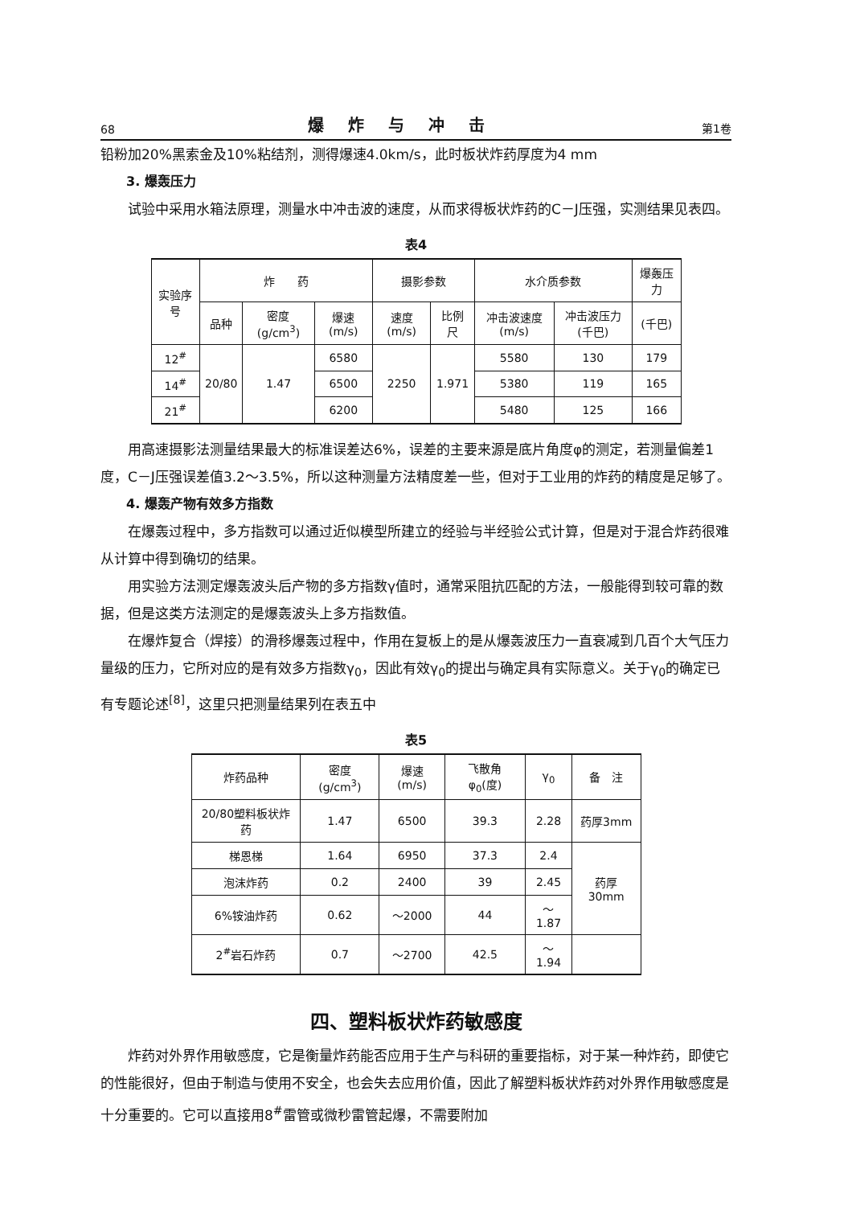68 爆炸与冲击 第1卷
铅粉加20%黑索金及10%粘结剂，测得爆速4.0km/s，此时板状炸药厚度为4 mm
3. 爆轰压力
试验中采用水箱法原理，测量水中冲击波的速度，从而求得板状炸药的C－J压强，实测结果见表四。
表4
| 实验序号 | 炸 药 | | | 摄影参数 | | 水介质参数 | | 爆轰压力 |
| --- | --- | --- | --- | --- | --- | --- | --- | --- |
| | 品种 | 密度 (g/cm<sup>3</sup>) | 爆速 (m/s) | 速度 (m/s) | 比例尺 | 冲击波速度(m/s) | 冲击波压力(千巴) | (千巴) |
| 12<sup>#</sup> | 20/80 | 1.47 | 6580 | 2250 | 1.971 | 5580 | 130 | 179 |
| 14<sup>#</sup> | | | 6500 | | | 5380 | 119 | 165 |
| 21<sup>#</sup> | | | 6200 | | | 5480 | 125 | 166 |
用高速摄影法测量结果最大的标准误差达6%，误差的主要来源是底片角度φ的测定，若测量偏差1度，C－J压强误差值3.2～3.5%，所以这种测量方法精度差一些，但对于工业用的炸药的精度是足够了。
4. 爆轰产物有效多方指数
在爆轰过程中，多方指数可以通过近似模型所建立的经验与半经验公式计算，但是对于混合炸药很难从计算中得到确切的结果。
用实验方法测定爆轰波头后产物的多方指数γ值时，通常采阻抗匹配的方法，一般能得到较可靠的数据，但是这类方法测定的是爆轰波头上多方指数值。
在爆炸复合（焊接）的滑移爆轰过程中，作用在复板上的是从爆轰波压力一直衰减到几百个大气压力量级的压力，它所对应的是有效多方指数γ<sub>0</sub>，因此有效γ<sub>0</sub>的提出与确定具有实际意义。关于γ<sub>0</sub>的确定已有专题论述<sup>[8]</sup>，这里只把测量结果列在表五中
表5
| 炸药品种 | 密度 (g/cm<sup>3</sup>) | 爆速 (m/s) | 飞散角 φ<sub>0</sub>(度) | γ<sub>0</sub> | 备 注 |
| --- | --- | --- | --- | --- | --- |
| 20/80塑料板状炸药 | 1.47 | 6500 | 39.3 | 2.28 | 药厚3mm |
| 梯恩梯 | 1.64 | 6950 | 37.3 | 2.4 | 药厚30mm |
| 泡沫炸药 | 0.2 | 2400 | 39 | 2.45 | |
| 6%铵油炸药 | 0.62 | ～2000 | 44 | ～1.87 | |
| 2<sup>#</sup>岩石炸药 | 0.7 | ～2700 | 42.5 | ～1.94 | |
四、塑料板状炸药敏感度
炸药对外界作用敏感度，它是衡量炸药能否应用于生产与科研的重要指标，对于某一种炸药，即使它的性能很好，但由于制造与使用不安全，也会失去应用价值，因此了解塑料板状炸药对外界作用敏感度是十分重要的。它可以直接用8<sup>#</sup>雷管或微秒雷管起爆，不需要附加